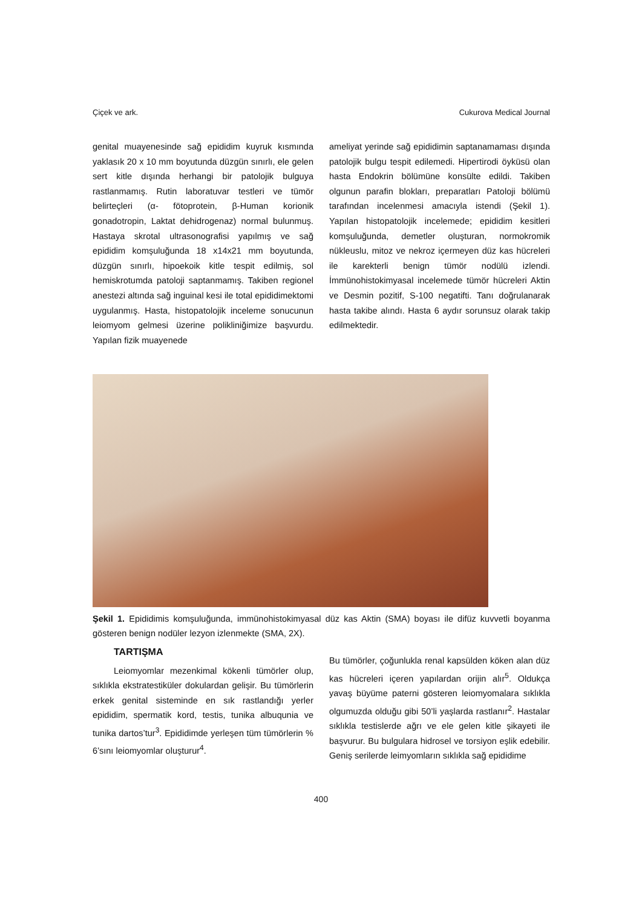Çiçek ve ark. Cukurova Medical Journal
genital muayenesinde sağ epididim kuyruk kısmında yaklasık 20 x 10 mm boyutunda düzgün sınırlı, ele gelen sert kitle dışında herhangi bir patolojik bulguya rastlanmamış. Rutin laboratuvar testleri ve tümör belirteçleri (α- fötoprotein, β-Human korionik gonadotropin, Laktat dehidrogenaz) normal bulunmuş. Hastaya skrotal ultrasonografisi yapılmış ve sağ epididim komşuluğunda 18 x14x21 mm boyutunda, düzgün sınırlı, hipoekoik kitle tespit edilmiş, sol hemiskrotumda patoloji saptanmamış. Takiben regionel anestezi altında sağ inguinal kesi ile total epididimektomi uygulanmış. Hasta, histopatolojik inceleme sonucunun leiomyom gelmesi üzerine polikliniğimize başvurdu. Yapılan fizik muayenede
ameliyat yerinde sağ epididimin saptanamaması dışında patolojik bulgu tespit edilemedi. Hipertirodi öyküsü olan hasta Endokrin bölümüne konsülte edildi. Takiben olgunun parafin blokları, preparatları Patoloji bölümü tarafından incelenmesi amacıyla istendi (Şekil 1). Yapılan histopatolojik incelemede; epididim kesitleri komşuluğunda, demetler oluşturan, normokromik nükleuslu, mitoz ve nekroz içermeyen düz kas hücreleri ile karekterli benign tümör nodülü izlendi. İmmünohistokimyasal incelemede tümör hücreleri Aktin ve Desmin pozitif, S-100 negatifti. Tanı doğrulanarak hasta takibe alındı. Hasta 6 aydır sorunsuz olarak takip edilmektedir.
Şekil 1. Epididimis komşuluğunda, immünohistokimyasal düz kas Aktin (SMA) boyası ile difüz kuvvetli boyanma gösteren benign nodüler lezyon izlenmekte (SMA, 2X).
TARTIŞMA
Leiomyomlar mezenkimal kökenli tümörler olup, sıklıkla ekstratestiküler dokulardan gelişir. Bu tümörlerin erkek genital sisteminde en sık rastlandığı yerler epididim, spermatik kord, testis, tunika albuqunia ve tunika dartos’tur<sup>3</sup>. Epididimde yerleşen tüm tümörlerin % 6’sını leiomyomlar oluşturur<sup>4</sup>.
Bu tümörler, çoğunlukla renal kapsülden köken alan düz kas hücreleri içeren yapılardan orijin alır<sup>5</sup>. Oldukça yavaş büyüme paterni gösteren leiomyomalara sıklıkla olgumuzda olduğu gibi 50’li yaşlarda rastlanır<sup>2</sup>. Hastalar sıklıkla testislerde ağrı ve ele gelen kitle şikayeti ile başvurur. Bu bulgulara hidrosel ve torsiyon eşlik edebilir. Geniş serilerde leimyomların sıklıkla sağ epididime
400